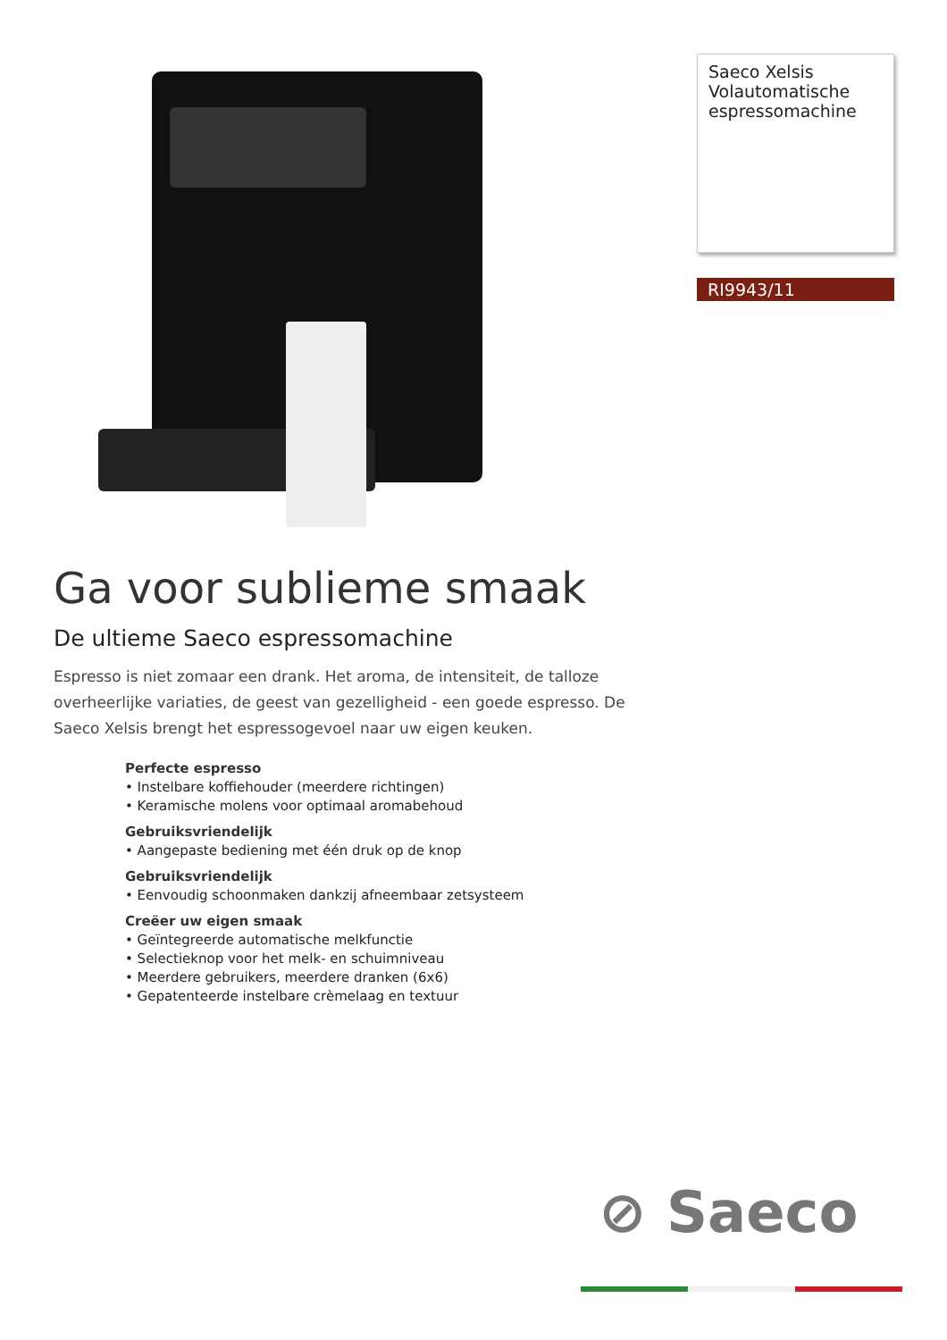Saeco Xelsis
Volautomatische
espressomachine
RI9943/11
Ga voor sublieme smaak
De ultieme Saeco espressomachine
Espresso is niet zomaar een drank. Het aroma, de intensiteit, de talloze overheerlijke variaties, de geest van gezelligheid - een goede espresso. De Saeco Xelsis brengt het espressogevoel naar uw eigen keuken.
Perfecte espresso
• Instelbare koffiehouder (meerdere richtingen)
• Keramische molens voor optimaal aromabehoud
Gebruiksvriendelijk
• Aangepaste bediening met één druk op de knop
Gebruiksvriendelijk
• Eenvoudig schoonmaken dankzij afneembaar zetsysteem
Creëer uw eigen smaak
• Geïntegreerde automatische melkfunctie
• Selectieknop voor het melk- en schuimniveau
• Meerdere gebruikers, meerdere dranken (6x6)
• Gepatenteerde instelbare crèmelaag en textuur
⊘ Saeco